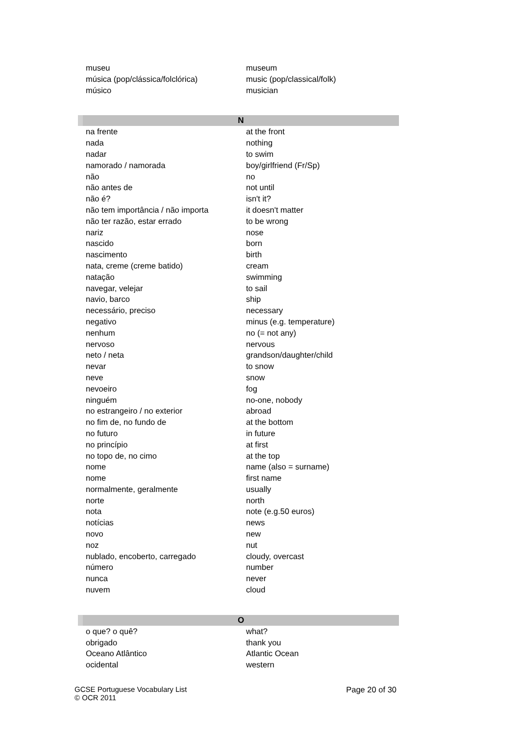| museu | museum |
| música (pop/clássica/folclórica) | music (pop/classical/folk) |
| músico | musician |
| N | |
| na frente | at the front |
| nada | nothing |
| nadar | to swim |
| namorado / namorada | boy/girlfriend (Fr/Sp) |
| não | no |
| não antes de | not until |
| não é? | isn't it? |
| não tem importância / não importa | it doesn't matter |
| não ter razão, estar errado | to be wrong |
| nariz | nose |
| nascido | born |
| nascimento | birth |
| nata, creme (creme batido) | cream |
| natação | swimming |
| navegar, velejar | to sail |
| navio, barco | ship |
| necessário, preciso | necessary |
| negativo | minus (e.g. temperature) |
| nenhum | no (= not any) |
| nervoso | nervous |
| neto / neta | grandson/daughter/child |
| nevar | to snow |
| neve | snow |
| nevoeiro | fog |
| ninguém | no-one, nobody |
| no estrangeiro / no exterior | abroad |
| no fim de, no fundo de | at the bottom |
| no futuro | in future |
| no princípio | at first |
| no topo de, no cimo | at the top |
| nome | name (also = surname) |
| nome | first name |
| normalmente, geralmente | usually |
| norte | north |
| nota | note (e.g.50 euros) |
| notícias | news |
| novo | new |
| noz | nut |
| nublado, encoberto, carregado | cloudy, overcast |
| número | number |
| nunca | never |
| nuvem | cloud |
| O | |
| o que? o quê? | what? |
| obrigado | thank you |
| Oceano Atlântico | Atlantic Ocean |
| ocidental | western |
GCSE Portuguese Vocabulary List
© OCR 2011
Page 20 of 30